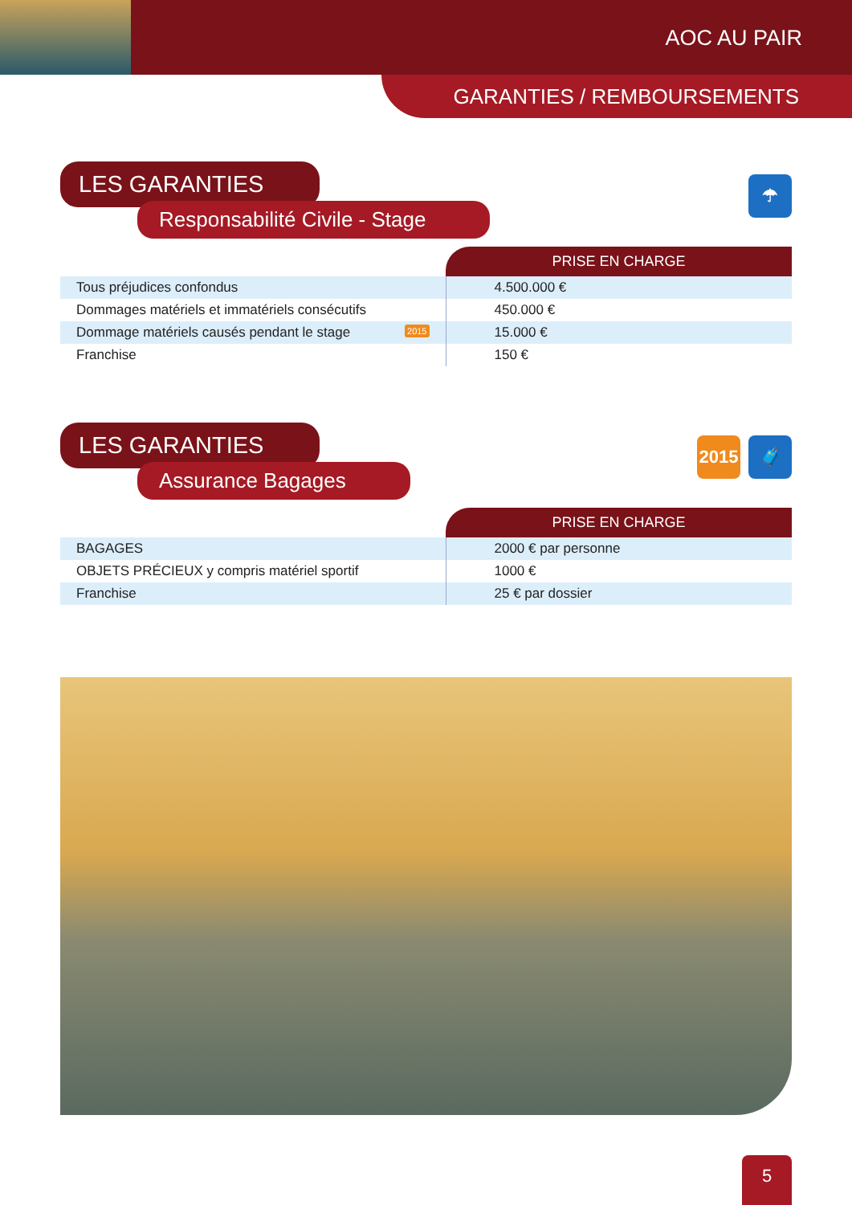AOC AU PAIR
GARANTIES / REMBOURSEMENTS
LES GARANTIES
Responsabilité Civile - Stage
☂
| | PRISE EN CHARGE |
| Tous préjudices confondus | 4.500.000 € |
| Dommages matériels et immatériels consécutifs | 450.000 € |
| Dommage matériels causés pendant le stage 2015 | 15.000 € |
| Franchise | 150 € |
LES GARANTIES
Assurance Bagages
2015 🧳
| | PRISE EN CHARGE |
| BAGAGES | 2000 € par personne |
| OBJETS PRÉCIEUX y compris matériel sportif | 1000 € |
| Franchise | 25 € par dossier |
5